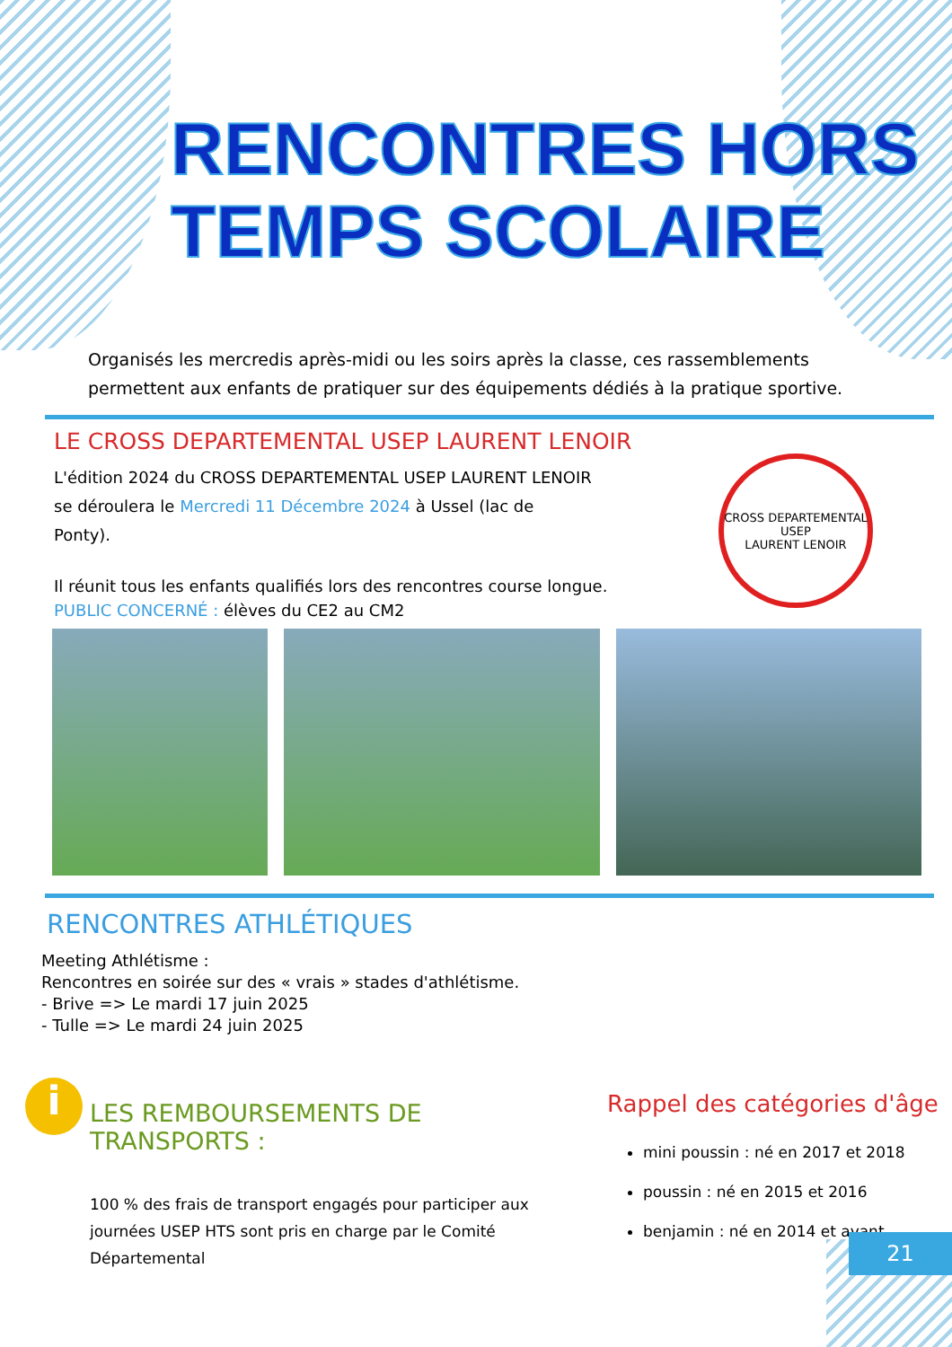RENCONTRES HORS
TEMPS SCOLAIRE
Organisés les mercredis après-midi ou les soirs après la classe, ces rassemblements permettent aux enfants de pratiquer sur des équipements dédiés à la pratique sportive.
LE CROSS DEPARTEMENTAL USEP LAURENT LENOIR
L'édition 2024 du CROSS DEPARTEMENTAL USEP LAURENT LENOIR se déroulera le Mercredi 11 Décembre 2024 à Ussel (lac de Ponty).
Il réunit tous les enfants qualifiés lors des rencontres course longue.
PUBLIC CONCERNÉ : élèves du CE2 au CM2
CROSS DEPARTEMENTAL USEP
LAURENT LENOIR
RENCONTRES ATHLÉTIQUES
Meeting Athlétisme :
Rencontres en soirée sur des « vrais » stades d'athlétisme.
- Brive => Le mardi 17 juin 2025
- Tulle => Le mardi 24 juin 2025
i
LES REMBOURSEMENTS DE TRANSPORTS :
100 % des frais de transport engagés pour participer aux journées USEP HTS sont pris en charge par le Comité Départemental
Rappel des catégories d'âge
mini poussin : né en 2017 et 2018
poussin : né en 2015 et 2016
benjamin : né en 2014 et avant
21